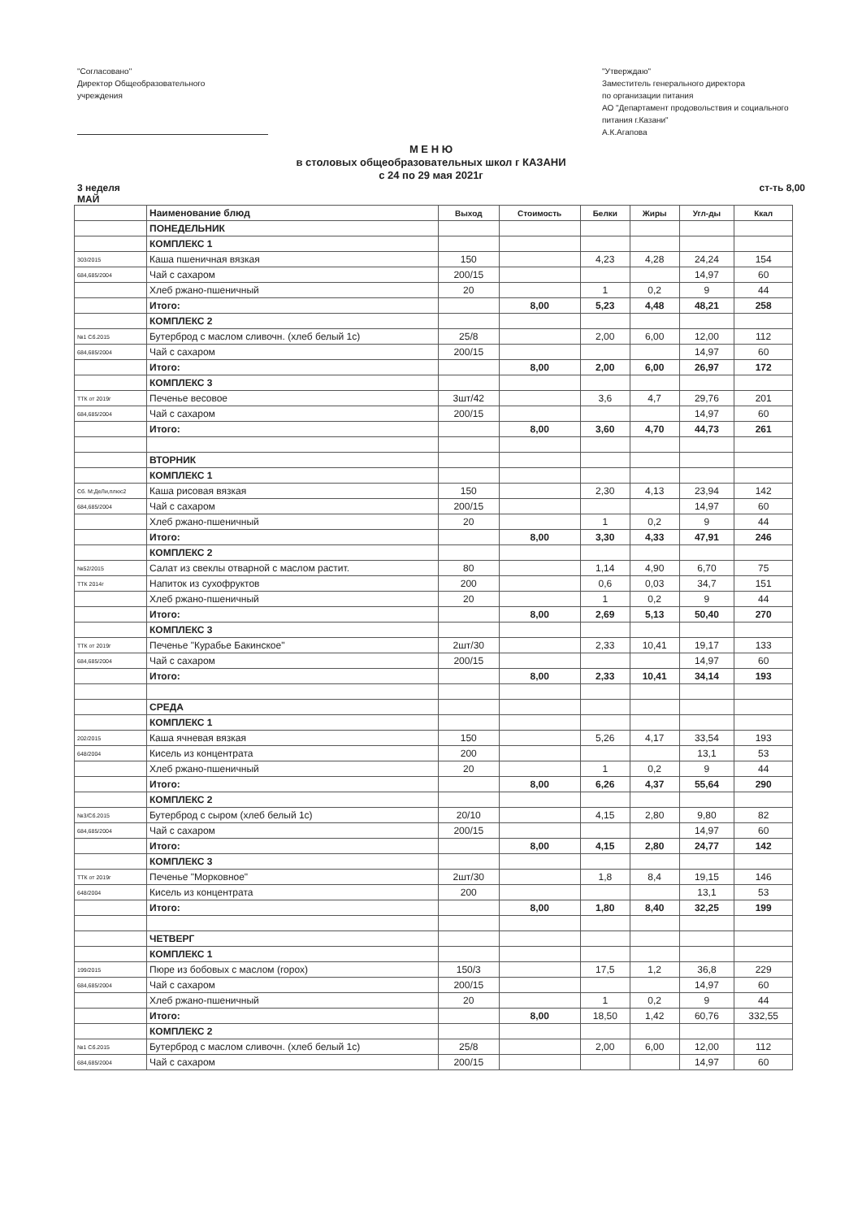"Согласовано"
Директор Общеобразовательного
учреждения
"Утверждаю"
Заместитель генерального директора
по организации питания
АО "Департамент продовольствия и социального питания г.Казани"
А.К.Агапова
М Е Н Ю
в столовых общеобразовательных школ г КАЗАНИ
с 24 по 29 мая 2021г
3 неделя
МАЙ
ст-ть 8,00
| | Наименование блюд | Выход | Стоимость | Белки | Жиры | Угл-ды | Ккал |
| --- | --- | --- | --- | --- | --- | --- | --- |
| | ПОНЕДЕЛЬНИК | | | | | | |
| | КОМПЛЕКС 1 | | | | | | |
| 303/2015 | Каша пшеничная вязкая | 150 | | 4,23 | 4,28 | 24,24 | 154 |
| 684,685/2004 | Чай с сахаром | 200/15 | | | | 14,97 | 60 |
| | Хлеб ржано-пшеничный | 20 | | 1 | 0,2 | 9 | 44 |
| | Итого: | | 8,00 | 5,23 | 4,48 | 48,21 | 258 |
| | КОМПЛЕКС 2 | | | | | | |
| №1 Сб.2015 | Бутерброд с маслом сливочн. (хлеб белый 1с) | 25/8 | | 2,00 | 6,00 | 12,00 | 112 |
| 684,685/2004 | Чай с сахаром | 200/15 | | | | 14,97 | 60 |
| | Итого: | | 8,00 | 2,00 | 6,00 | 26,97 | 172 |
| | КОМПЛЕКС 3 | | | | | | |
| ТТК от 2019г | Печенье весовое | 3шт/42 | | 3,6 | 4,7 | 29,76 | 201 |
| 684,685/2004 | Чай с сахаром | 200/15 | | | | 14,97 | 60 |
| | Итого: | | 8,00 | 3,60 | 4,70 | 44,73 | 261 |
| | ВТОРНИК | | | | | | |
| | КОМПЛЕКС 1 | | | | | | |
| Сб. М:ДеЛи,плюс2 | Каша рисовая вязкая | 150 | | 2,30 | 4,13 | 23,94 | 142 |
| 684,685/2004 | Чай с сахаром | 200/15 | | | | 14,97 | 60 |
| | Хлеб ржано-пшеничный | 20 | | 1 | 0,2 | 9 | 44 |
| | Итого: | | 8,00 | 3,30 | 4,33 | 47,91 | 246 |
| | КОМПЛЕКС 2 | | | | | | |
| №52/2015 | Салат из свеклы отварной с маслом растит. | 80 | | 1,14 | 4,90 | 6,70 | 75 |
| ТТК 2014г | Напиток из сухофруктов | 200 | | 0,6 | 0,03 | 34,7 | 151 |
| | Хлеб ржано-пшеничный | 20 | | 1 | 0,2 | 9 | 44 |
| | Итого: | | 8,00 | 2,69 | 5,13 | 50,40 | 270 |
| | КОМПЛЕКС 3 | | | | | | |
| ТТК от 2019г | Печенье "Курабье Бакинское" | 2шт/30 | | 2,33 | 10,41 | 19,17 | 133 |
| 684,685/2004 | Чай с сахаром | 200/15 | | | | 14,97 | 60 |
| | Итого: | | 8,00 | 2,33 | 10,41 | 34,14 | 193 |
| | СРЕДА | | | | | | |
| | КОМПЛЕКС 1 | | | | | | |
| 202/2015 | Каша ячневая вязкая | 150 | | 5,26 | 4,17 | 33,54 | 193 |
| 648/2004 | Кисель из концентрата | 200 | | | | 13,1 | 53 |
| | Хлеб ржано-пшеничный | 20 | | 1 | 0,2 | 9 | 44 |
| | Итого: | | 8,00 | 6,26 | 4,37 | 55,64 | 290 |
| | КОМПЛЕКС 2 | | | | | | |
| №3/Сб.2015 | Бутерброд с сыром (хлеб белый 1с) | 20/10 | | 4,15 | 2,80 | 9,80 | 82 |
| 684,685/2004 | Чай с сахаром | 200/15 | | | | 14,97 | 60 |
| | Итого: | | 8,00 | 4,15 | 2,80 | 24,77 | 142 |
| | КОМПЛЕКС 3 | | | | | | |
| ТТК от 2019г | Печенье "Морковное" | 2шт/30 | | 1,8 | 8,4 | 19,15 | 146 |
| 648/2004 | Кисель из концентрата | 200 | | | | 13,1 | 53 |
| | Итого: | | 8,00 | 1,80 | 8,40 | 32,25 | 199 |
| | ЧЕТВЕРГ | | | | | | |
| | КОМПЛЕКС 1 | | | | | | |
| 199/2015 | Пюре из бобовых с маслом (горох) | 150/3 | | 17,5 | 1,2 | 36,8 | 229 |
| 684,685/2004 | Чай с сахаром | 200/15 | | | | 14,97 | 60 |
| | Хлеб ржано-пшеничный | 20 | | 1 | 0,2 | 9 | 44 |
| | Итого: | | 8,00 | 18,50 | 1,42 | 60,76 | 332,55 |
| | КОМПЛЕКС 2 | | | | | | |
| №1 Сб.2015 | Бутерброд с маслом сливочн. (хлеб белый 1с) | 25/8 | | 2,00 | 6,00 | 12,00 | 112 |
| 684,685/2004 | Чай с сахаром | 200/15 | | | | 14,97 | 60 |